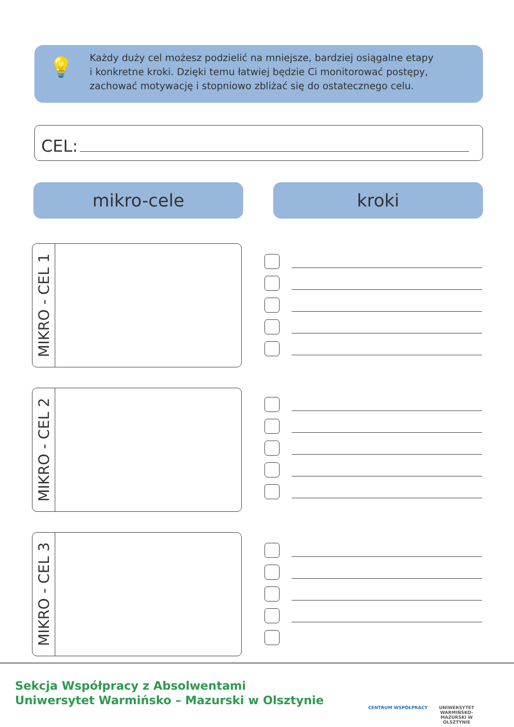💡
Każdy duży cel możesz podzielić na mniejsze, bardziej osiągalne etapy
i konkretne kroki. Dzięki temu łatwiej będzie Ci monitorować postępy,
zachować motywację i stopniowo zbliżać się do ostatecznego celu.
CEL:
mikro-cele kroki
MIKRO - CEL 1
MIKRO - CEL 2
MIKRO - CEL 3
Sekcja Współpracy z Absolwentami
Uniwersytet Warmińsko – Mazurski w Olsztynie
CENTRUM WSPÓŁPRACY
UNIWERSYTET WARMIŃSKO-MAZURSKI W OLSZTYNIE